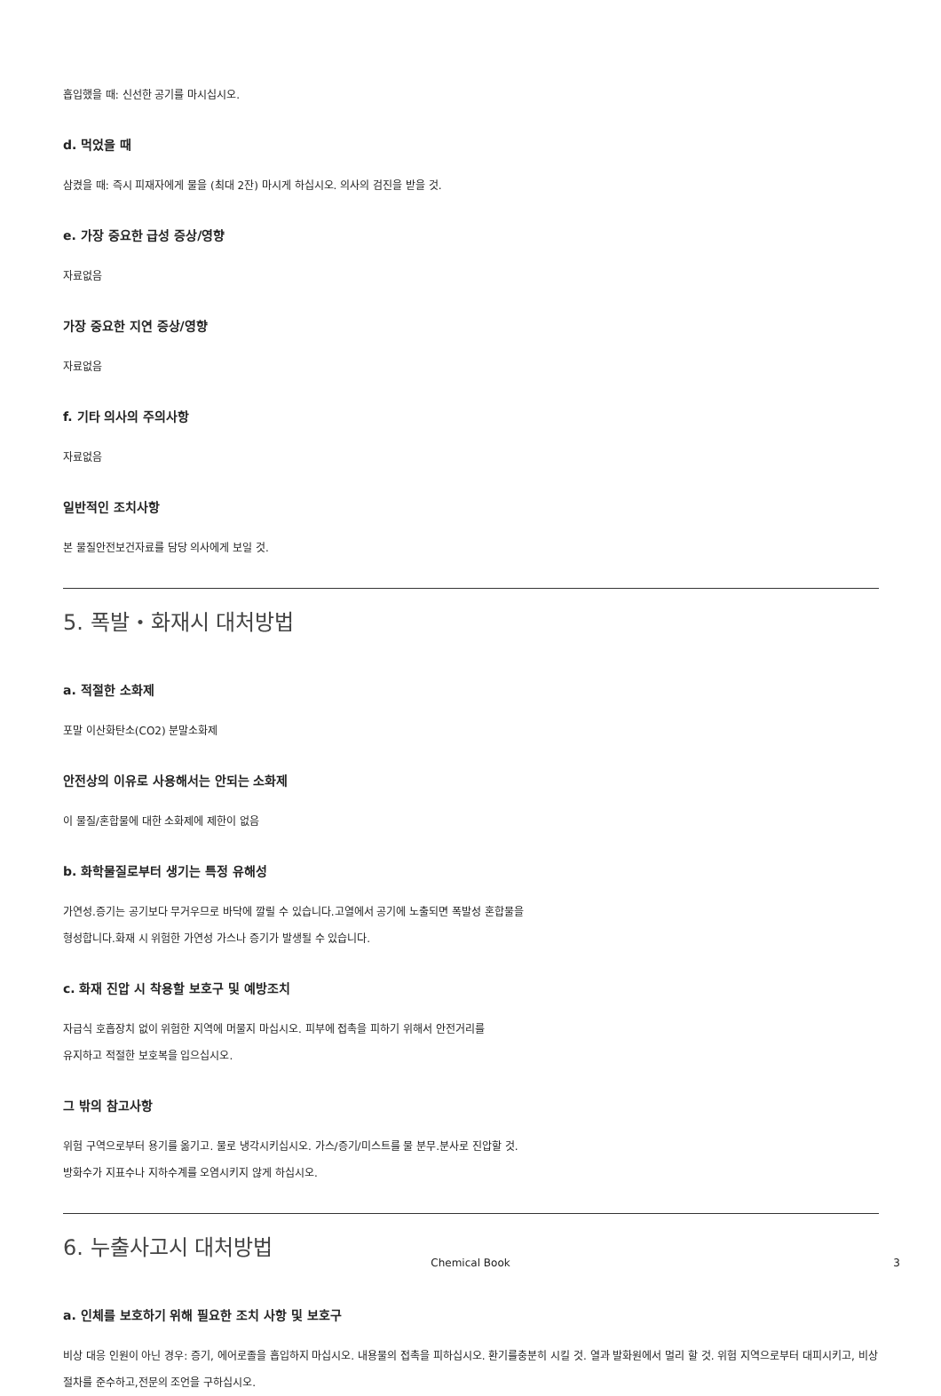흡입했을 때: 신선한 공기를 마시십시오.
d. 먹었을 때
삼켰을 때: 즉시 피재자에게 물을 (최대 2잔) 마시게 하십시오. 의사의 검진을 받을 것.
e. 가장 중요한 급성 증상/영향
자료없음
가장 중요한 지연 증상/영향
자료없음
f. 기타 의사의 주의사항
자료없음
일반적인 조치사항
본 물질안전보건자료를 담당 의사에게 보일 것.
5. 폭발・화재시 대처방법
a. 적절한 소화제
포말 이산화탄소(CO2) 분말소화제
안전상의 이유로 사용해서는 안되는 소화제
이 물질/혼합물에 대한 소화제에 제한이 없음
b. 화학물질로부터 생기는 특정 유해성
가연성.증기는 공기보다 무거우므로 바닥에 깔릴 수 있습니다.고열에서 공기에 노출되면 폭발성 혼합물을
형성합니다.화재 시 위험한 가연성 가스나 증기가 발생될 수 있습니다.
c. 화재 진압 시 착용할 보호구 및 예방조치
자급식 호흡장치 없이 위험한 지역에 머물지 마십시오. 피부에 접촉을 피하기 위해서 안전거리를
유지하고 적절한 보호복을 입으십시오.
그 밖의 참고사항
위험 구역으로부터 용기를 옮기고. 물로 냉각시키십시오. 가스/증기/미스트를 물 분무.분사로 진압할 것.
방화수가 지표수나 지하수계를 오염시키지 않게 하십시오.
6. 누출사고시 대처방법
a. 인체를 보호하기 위해 필요한 조치 사항 및 보호구
비상 대응 인원이 아닌 경우: 증기, 에어로졸을 흡입하지 마십시오. 내용물의 접촉을 피하십시오. 환기를충분히 시킬 것. 열과 발화원에서 멀리 할 것. 위험 지역으로부터 대피시키고, 비상 절차를 준수하고,전문의 조언을 구하십시오.
Chemical Book 3